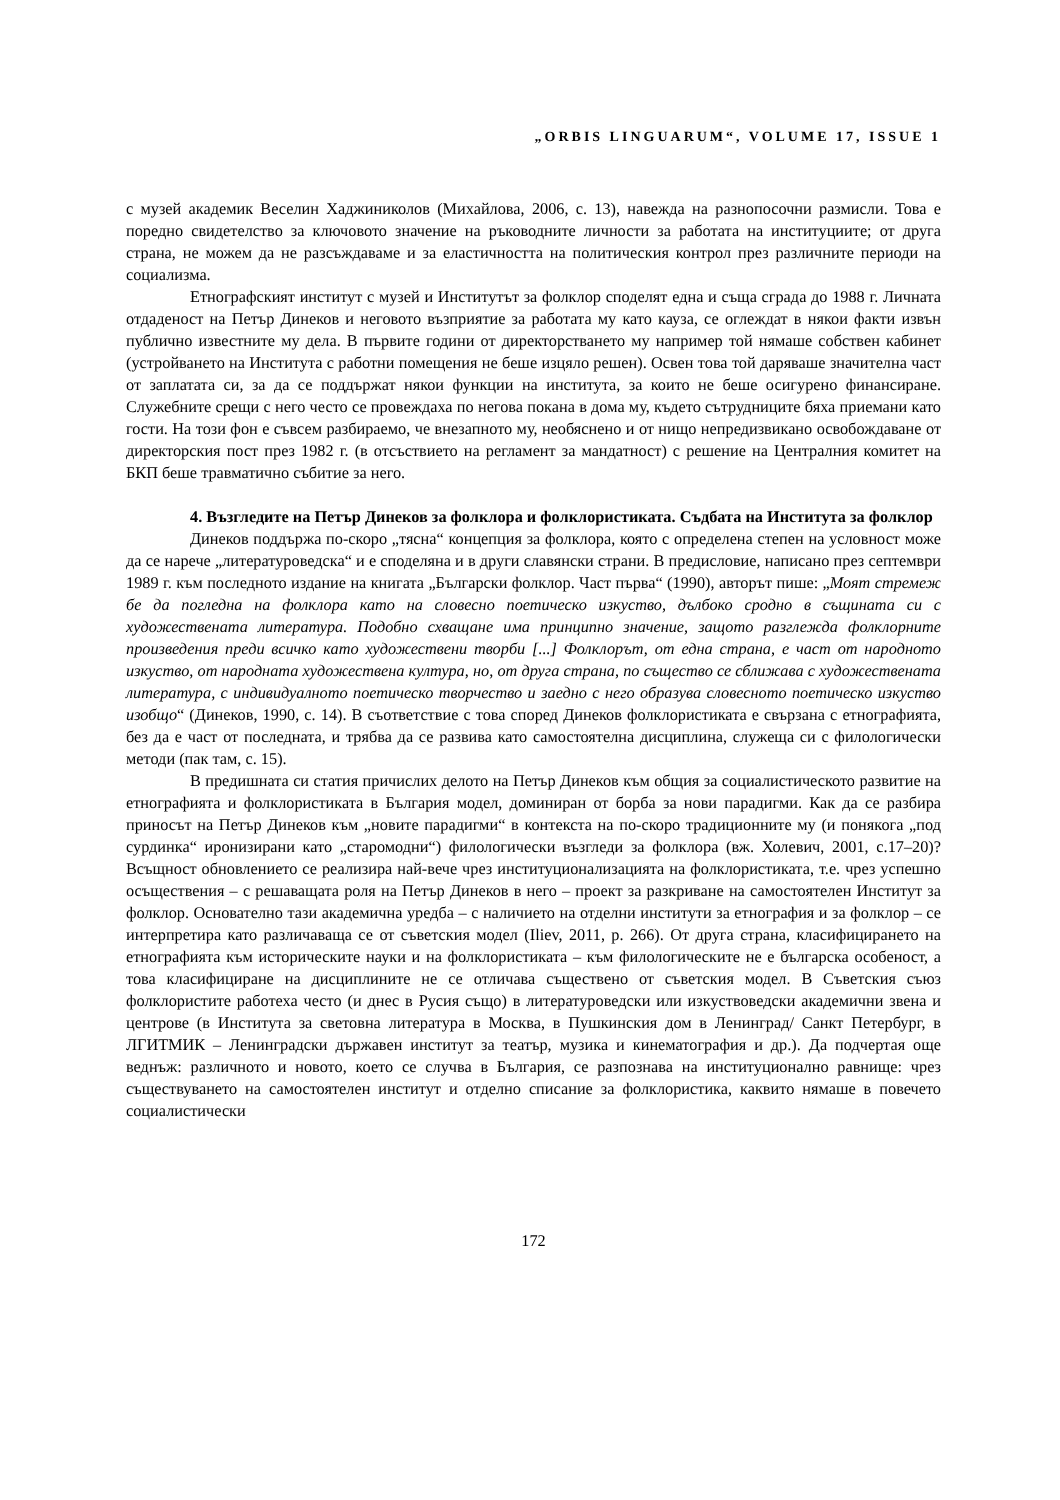„ORBIS LINGUARUM“, VOLUME 17, ISSUE 1
с музей академик Веселин Хаджиниколов (Михайлова, 2006, с. 13), навежда на разнопосочни размисли. Това е поредно свидетелство за ключовото значение на ръководните личности за работата на институциите; от друга страна, не можем да не разсъждаваме и за еластичността на политическия контрол през различните периоди на социализма.
Етнографският институт с музей и Институтът за фолклор споделят една и съща сграда до 1988 г. Личната отдаденост на Петър Динеков и неговото възприятие за работата му като кауза, се оглеждат в някои факти извън публично известните му дела. В първите години от директорстването му например той нямаше собствен кабинет (устройването на Института с работни помещения не беше изцяло решен). Освен това той даряваше значителна част от заплатата си, за да се поддържат някои функции на института, за които не беше осигурено финансиране. Служебните срещи с него често се провеждаха по негова покана в дома му, където сътрудниците бяха приемани като гости. На този фон е съвсем разбираемо, че внезапното му, необяснено и от нищо непредизвикано освобождаване от директорския пост през 1982 г. (в отсъствието на регламент за мандатност) с решение на Централния комитет на БКП беше травматично събитие за него.
4. Възгледите на Петър Динеков за фолклора и фолклористиката. Съдбата на Института за фолклор
Динеков поддържа по-скоро „тясна“ концепция за фолклора, която с определена степен на условност може да се нарече „литературоведска“ и е споделяна и в други славянски страни. В предисловие, написано през септември 1989 г. към последното издание на книгата „Български фолклор. Част първа“ (1990), авторът пише: „Моят стремеж бе да погледна на фолклора като на словесно поетическо изкуство, дълбоко сродно в същината си с художествената литература. Подобно схващане има принципно значение, защото разглежда фолклорните произведения преди всичко като художествени творби [...] Фолклорът, от една страна, е част от народното изкуство, от народната художествена култура, но, от друга страна, по същество се сближава с художествената литература, с индивидуалното поетическо творчество и заедно с него образува словесното поетическо изкуство изобщо“ (Динеков, 1990, с. 14). В съответствие с това според Динеков фолклористиката е свързана с етнографията, без да е част от последната, и трябва да се развива като самостоятелна дисциплина, служеща си с филологически методи (пак там, с. 15).
В предишната си статия причислих делото на Петър Динеков към общия за социалистическото развитие на етнографията и фолклористиката в България модел, доминиран от борба за нови парадигми. Как да се разбира приносът на Петър Динеков към „новите парадигми“ в контекста на по-скоро традиционните му (и понякога „под сурдинка“ иронизирани като „старомодни“) филологически възгледи за фолклора (вж. Холевич, 2001, с.17–20)? Всъщност обновлението се реализира най-вече чрез институционализацията на фолклористиката, т.е. чрез успешно осъществения – с решаващата роля на Петър Динеков в него – проект за разкриване на самостоятелен Институт за фолклор. Основателно тази академична уредба – с наличието на отделни институти за етнография и за фолклор – се интерпретира като различаваща се от съветския модел (Iliev, 2011, p. 266). От друга страна, класифицирането на етнографията към историческите науки и на фолклористиката – към филологическите не е българска особеност, а това класифициране на дисциплините не се отличава съществено от съветския модел. В Съветския съюз фолклористите работеха често (и днес в Русия също) в литературоведски или изкуствоведски академични звена и центрове (в Института за световна литература в Москва, в Пушкинския дом в Ленинград/ Санкт Петербург, в ЛГИТМИК – Ленинградски държавен институт за театър, музика и кинематография и др.). Да подчертая още веднъж: различното и новото, което се случва в България, се разпознава на институционално равнище: чрез съществуването на самостоятелен институт и отделно списание за фолклористика, каквито нямаше в повечето социалистически
172